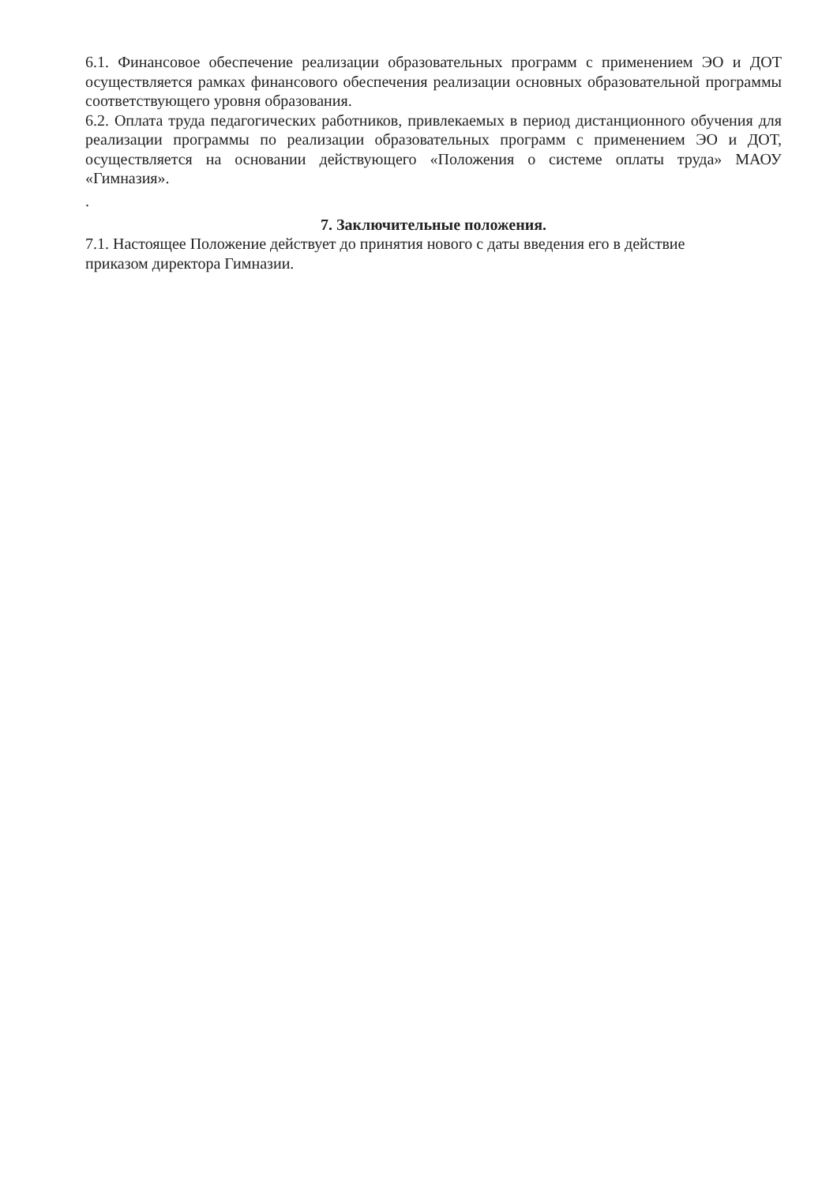6.1. Финансовое обеспечение реализации образовательных программ с применением ЭО и ДОТ осуществляется рамках финансового обеспечения реализации основных образовательной программы соответствующего уровня образования.
6.2. Оплата труда педагогических работников, привлекаемых в период дистанционного обучения для реализации программы по реализации образовательных программ с применением ЭО и ДОТ, осуществляется на основании действующего «Положения о системе оплаты труда» МАОУ «Гимназия».
.
7. Заключительные положения.
7.1. Настоящее Положение действует до принятия нового с даты введения его в действие
приказом директора Гимназии.